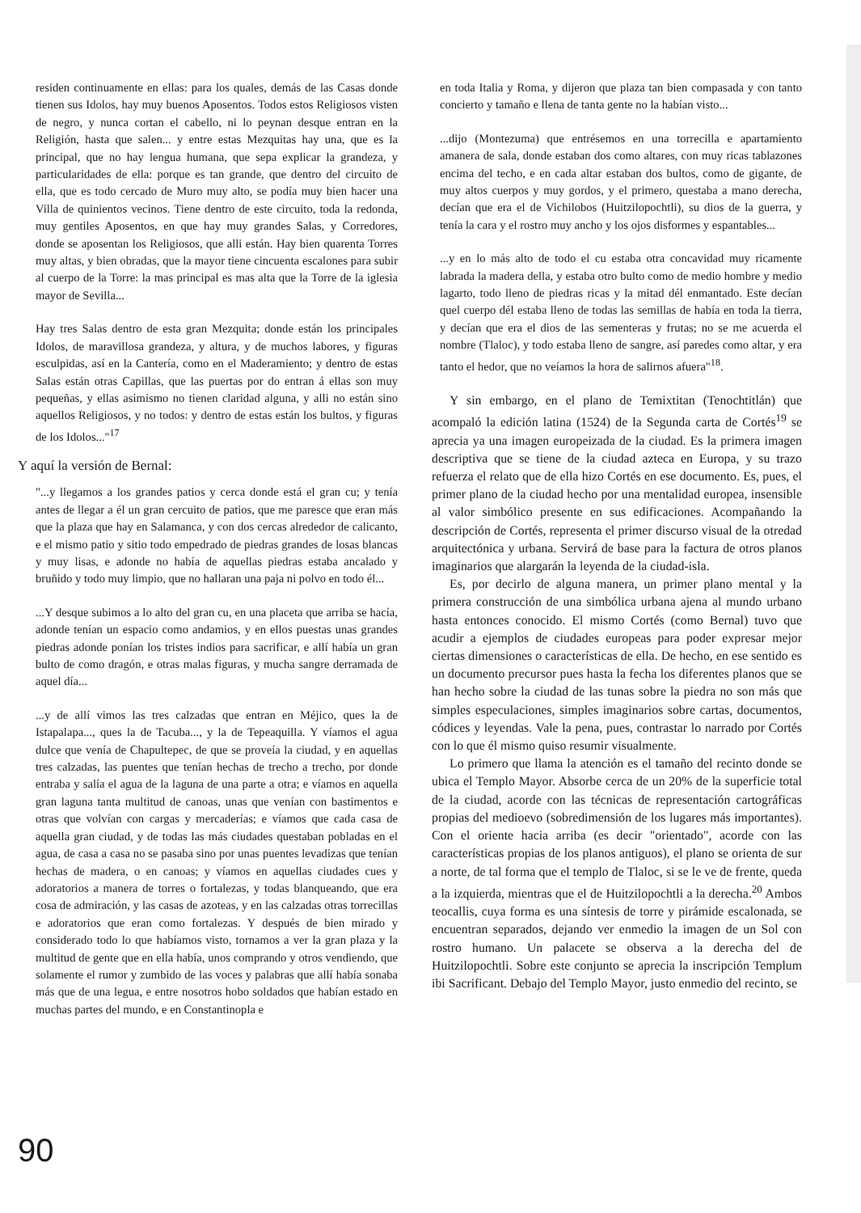residen continuamente en ellas: para los quales, demás de las Casas donde tienen sus Idolos, hay muy buenos Aposentos. Todos estos Religiosos visten de negro, y nunca cortan el cabello, ni lo peynan desque entran en la Religión, hasta que salen... y entre estas Mezquitas hay una, que es la principal, que no hay lengua humana, que sepa explicar la grandeza, y particularidades de ella: porque es tan grande, que dentro del circuito de ella, que es todo cercado de Muro muy alto, se podía muy bien hacer una Villa de quinientos vecinos. Tiene dentro de este circuito, toda la redonda, muy gentiles Aposentos, en que hay muy grandes Salas, y Corredores, donde se aposentan los Religiosos, que alli están. Hay bien quarenta Torres muy altas, y bien obradas, que la mayor tiene cincuenta escalones para subir al cuerpo de la Torre: la mas principal es mas alta que la Torre de la iglesia mayor de Sevilla...
Hay tres Salas dentro de esta gran Mezquita; donde están los principales Idolos, de maravillosa grandeza, y altura, y de muchos labores, y figuras esculpidas, así en la Cantería, como en el Maderamiento; y dentro de estas Salas están otras Capillas, que las puertas por do entran á ellas son muy pequeñas, y ellas asimismo no tienen claridad alguna, y alli no están sino aquellos Religiosos, y no todos: y dentro de estas están los bultos, y figuras de los Idolos..."<sup>17</sup>
Y aquí la versión de Bernal:
"...y llegamos a los grandes patios y cerca donde está el gran cu; y tenía antes de llegar a él un gran cercuito de patios, que me paresce que eran más que la plaza que hay en Salamanca, y con dos cercas alrededor de calicanto, e el mismo patio y sitio todo empedrado de piedras grandes de losas blancas y muy lisas, e adonde no había de aquellas piedras estaba ancalado y bruñido y todo muy limpio, que no hallaran una paja ni polvo en todo él...
...Y desque subimos a lo alto del gran cu, en una placeta que arriba se hacía, adonde tenían un espacio como andamios, y en ellos puestas unas grandes piedras adonde ponían los tristes indios para sacrificar, e allí había un gran bulto de como dragón, e otras malas figuras, y mucha sangre derramada de aquel día...
...y de allí vimos las tres calzadas que entran en Méjico, ques la de Istapalapa..., ques la de Tacuba..., y la de Tepeaquilla. Y víamos el agua dulce que venía de Chapultepec, de que se proveía la ciudad, y en aquellas tres calzadas, las puentes que tenían hechas de trecho a trecho, por donde entraba y salía el agua de la laguna de una parte a otra; e víamos en aquella gran laguna tanta multitud de canoas, unas que venían con bastimentos e otras que volvían con cargas y mercaderías; e víamos que cada casa de aquella gran ciudad, y de todas las más ciudades questaban pobladas en el agua, de casa a casa no se pasaba sino por unas puentes levadizas que tenían hechas de madera, o en canoas; y víamos en aquellas ciudades cues y adoratorios a manera de torres o fortalezas, y todas blanqueando, que era cosa de admiración, y las casas de azoteas, y en las calzadas otras torrecillas e adoratorios que eran como fortalezas. Y después de bien mirado y considerado todo lo que habíamos visto, tornamos a ver la gran plaza y la multitud de gente que en ella había, unos comprando y otros vendiendo, que solamente el rumor y zumbido de las voces y palabras que allí había sonaba más que de una legua, e entre nosotros hobo soldados que habían estado en muchas partes del mundo, e en Constantinopla e
en toda Italia y Roma, y dijeron que plaza tan bien compasada y con tanto concierto y tamaño e llena de tanta gente no la habían visto...
...dijo (Montezuma) que entrésemos en una torrecilla e apartamiento amanera de sala, donde estaban dos como altares, con muy ricas tablazones encima del techo, e en cada altar estaban dos bultos, como de gigante, de muy altos cuerpos y muy gordos, y el primero, questaba a mano derecha, decían que era el de Vichilobos (Huitzilopochtli), su dios de la guerra, y tenía la cara y el rostro muy ancho y los ojos disformes y espantables...
...y en lo más alto de todo el cu estaba otra concavidad muy ricamente labrada la madera della, y estaba otro bulto como de medio hombre y medio lagarto, todo lleno de piedras ricas y la mitad dél enmantado. Este decían quel cuerpo dél estaba lleno de todas las semillas de había en toda la tierra, y decían que era el dios de las sementeras y frutas; no se me acuerda el nombre (Tlaloc), y todo estaba lleno de sangre, así paredes como altar, y era tanto el hedor, que no veíamos la hora de salirnos afuera"<sup>18</sup>.
Y sin embargo, en el plano de Temixtitan (Tenochtitlán) que acompaló la edición latina (1524) de la Segunda carta de Cortés<sup>19</sup> se aprecia ya una imagen europeizada de la ciudad. Es la primera imagen descriptiva que se tiene de la ciudad azteca en Europa, y su trazo refuerza el relato que de ella hizo Cortés en ese documento. Es, pues, el primer plano de la ciudad hecho por una mentalidad europea, insensible al valor simbólico presente en sus edificaciones. Acompañando la descripción de Cortés, representa el primer discurso visual de la otredad arquitectónica y urbana. Servirá de base para la factura de otros planos imaginarios que alargarán la leyenda de la ciudad-isla.
Es, por decirlo de alguna manera, un primer plano mental y la primera construcción de una simbólica urbana ajena al mundo urbano hasta entonces conocido. El mismo Cortés (como Bernal) tuvo que acudir a ejemplos de ciudades europeas para poder expresar mejor ciertas dimensiones o características de ella. De hecho, en ese sentido es un documento precursor pues hasta la fecha los diferentes planos que se han hecho sobre la ciudad de las tunas sobre la piedra no son más que simples especulaciones, simples imaginarios sobre cartas, documentos, códices y leyendas. Vale la pena, pues, contrastar lo narrado por Cortés con lo que él mismo quiso resumir visualmente.
Lo primero que llama la atención es el tamaño del recinto donde se ubica el Templo Mayor. Absorbe cerca de un 20% de la superficie total de la ciudad, acorde con las técnicas de representación cartográficas propias del medioevo (sobredimensión de los lugares más importantes). Con el oriente hacia arriba (es decir "orientado", acorde con las características propias de los planos antiguos), el plano se orienta de sur a norte, de tal forma que el templo de Tlaloc, si se le ve de frente, queda a la izquierda, mientras que el de Huitzilopochtli a la derecha.<sup>20</sup> Ambos teocallis, cuya forma es una síntesis de torre y pirámide escalonada, se encuentran separados, dejando ver enmedio la imagen de un Sol con rostro humano. Un palacete se observa a la derecha del de Huitzilopochtli. Sobre este conjunto se aprecia la inscripción Templum ibi Sacrificant. Debajo del Templo Mayor, justo enmedio del recinto, se
90